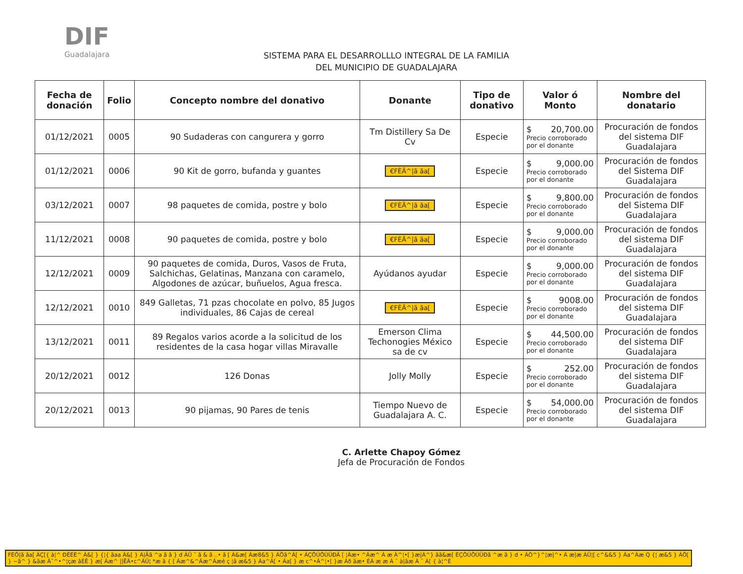DIF
Guadalajara
SISTEMA PARA EL DESARROLLLO INTEGRAL DE LA FAMILIA
DEL MUNICIPIO DE GUADALAJARA
| Fecha de donación | Folio | Concepto nombre del donativo | Donante | Tipo de donativo | Valor ó Monto | Nombre del donatario |
| --- | --- | --- | --- | --- | --- | --- |
| 01/12/2021 | 0005 | 90 Sudaderas con cangurera y gorro | Tm Distillery Sa De Cv | Especie | $ 20,700.00 Precio corroborado por el donante | Procuración de fondos del sistema DIF Guadalajara |
| 01/12/2021 | 0006 | 90 Kit de gorro, bufanda y guantes | €FÈÄ^/ã ãa[ | Especie | $ 9,000.00 Precio corroborado por el donante | Procuración de fondos del Sistema DIF Guadalajara |
| 03/12/2021 | 0007 | 98 paquetes de comida, postre y bolo | €FÈÄ^/ã ãa[ | Especie | $ 9,800.00 Precio corroborado por el donante | Procuración de fondos del Sistema DIF Guadalajara |
| 11/12/2021 | 0008 | 90 paquetes de comida, postre y bolo | €FÈÄ^/ã ãa[ | Especie | $ 9,000.00 Precio corroborado por el donante | Procuración de fondos del sistema DIF Guadalajara |
| 12/12/2021 | 0009 | 90 paquetes de comida, Duros, Vasos de Fruta, Salchichas, Gelatinas, Manzana con caramelo, Algodones de azúcar, buñuelos, Agua fresca. | Ayúdanos ayudar | Especie | $ 9,000.00 Precio corroborado por el donante | Procuración de fondos del sistema DIF Guadalajara |
| 12/12/2021 | 0010 | 849 Galletas, 71 pzas chocolate en polvo, 85 Jugos individuales, 86 Cajas de cereal | €FÈÄ^/ã ãa[ | Especie | $ 9008.00 Precio corroborado por el donante | Procuración de fondos del sistema DIF Guadalajara |
| 13/12/2021 | 0011 | 89 Regalos varios acorde a la solicitud de los residentes de la casa hogar villas Miravalle | Emerson Clima Techonogies México sa de cv | Especie | $ 44,500.00 Precio corroborado por el donante | Procuración de fondos del sistema DIF Guadalajara |
| 20/12/2021 | 0012 | 126 Donas | Jolly Molly | Especie | $ 252.00 Precio corroborado por el donante | Procuración de fondos del sistema DIF Guadalajara |
| 20/12/2021 | 0013 | 90 pijamas, 90 Pares de tenis | Tiempo Nuevo de Guadalajara A. C. | Especie | $ 54,000.00 Precio corroborado por el donante | Procuración de fondos del sistema DIF Guadalajara |
C. Arlette Chapoy Gómez
Jefa de Procuración de Fondos
FÈÖ|ã ãa[ ÁÇ[{ à¦^ ÐÈÉÈ^ Á&[ } {¦{ ãaa Á&[ } Á|Ãã ^a ã ã } d ÁÛ ˘ ã & ã ..• ã [ Á&æ[ Áæ8&5 } ÁÕã^Á[ • ÁÇÕÚÔÚÜÐÃ [ ¦Áæ• ^Áæ^ Á æ Á^¦•[ }æ|Á^} ãã&æ[ ÉÇÕÚÔÚÜÐã ^æ ã } d • ÁÒ^}^¦æ|^• Á æ|æ ÁÛ¦[ c^&&5 } Áa^Áæ Q {¦ æ&5 } ÁÔ[ } ~ã^ } &ãæ Áˆ^•^¦çæ ãÉÊ } æ[ Áæ^ ||ĒÄ•c^ÁÛ¦ *æ ã { [ Áæ^&^Áæ^Áæé ç ¦ã æ&5 } Áa^Á[ • Áa[ } æ c^•Á^¦•[ }æ Áð ãæ• ÉÁ æ æ Á ˘ à|ãæ Á ˘ Á[ { à¦^É